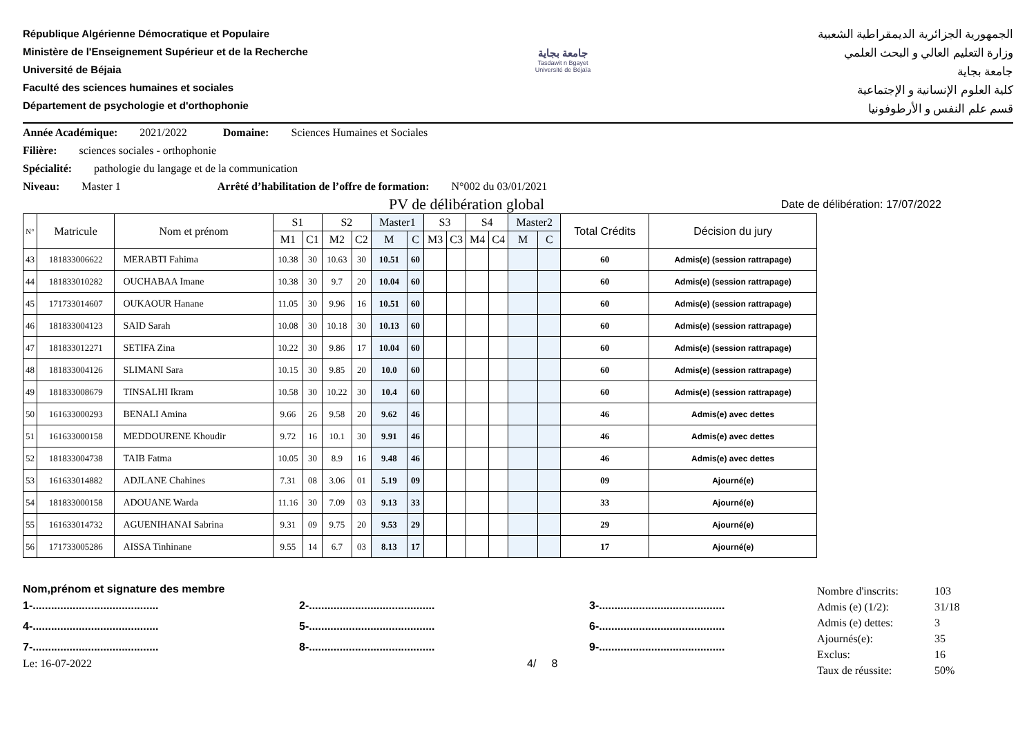République Algérienne Démocratique et Populaire
Ministère de l'Enseignement Supérieur et de la Recherche
Université de Béjaia
Faculté des sciences humaines et sociales
Département de psychologie et d'orthophonie
جامعة بجاية
Tasdawit n Bgayet
Université de Béjaïa
الجمهورية الجزائرية الديمقراطية الشعبية
وزارة التعليم العالي و البحث العلمي
جامعة بجاية
كلية العلوم الإنسانية و الإجتماعية
قسم علم النفس و الأرطوفونيا
Année Académique: 2021/2022 Domaine: Sciences Humaines et Sociales
Filière: sciences sociales - orthophonie
Spécialité: pathologie du langage et de la communication
Niveau: Master 1 Arrêté d’habilitation de l’offre de formation: N°002 du 03/01/2021
PV de délibération global Date de délibération: 17/07/2022
| N° | Matricule | Nom et prénom | S1 | | S2 | | Master1 | | S3 | | S4 | | Master2 | | Total Crédits | Décision du jury |
| --- | --- | --- | --- | --- | --- | --- | --- | --- | --- | --- | --- | --- | --- | --- | --- | --- |
| | | | M1 | C1 | M2 | C2 | M | C | M3 | C3 | M4 | C4 | M | C | | |
| 43 | 181833006622 | MERABTI Fahima | 10.38 | 30 | 10.63 | 30 | 10.51 | 60 | | | | | | | 60 | Admis(e) (session rattrapage) |
| 44 | 181833010282 | OUCHABAA Imane | 10.38 | 30 | 9.7 | 20 | 10.04 | 60 | | | | | | | 60 | Admis(e) (session rattrapage) |
| 45 | 171733014607 | OUKAOUR Hanane | 11.05 | 30 | 9.96 | 16 | 10.51 | 60 | | | | | | | 60 | Admis(e) (session rattrapage) |
| 46 | 181833004123 | SAID Sarah | 10.08 | 30 | 10.18 | 30 | 10.13 | 60 | | | | | | | 60 | Admis(e) (session rattrapage) |
| 47 | 181833012271 | SETIFA Zina | 10.22 | 30 | 9.86 | 17 | 10.04 | 60 | | | | | | | 60 | Admis(e) (session rattrapage) |
| 48 | 181833004126 | SLIMANI Sara | 10.15 | 30 | 9.85 | 20 | 10.0 | 60 | | | | | | | 60 | Admis(e) (session rattrapage) |
| 49 | 181833008679 | TINSALHI Ikram | 10.58 | 30 | 10.22 | 30 | 10.4 | 60 | | | | | | | 60 | Admis(e) (session rattrapage) |
| 50 | 161633000293 | BENALI Amina | 9.66 | 26 | 9.58 | 20 | 9.62 | 46 | | | | | | | 46 | Admis(e) avec dettes |
| 51 | 161633000158 | MEDDOURENE Khoudir | 9.72 | 16 | 10.1 | 30 | 9.91 | 46 | | | | | | | 46 | Admis(e) avec dettes |
| 52 | 181833004738 | TAIB Fatma | 10.05 | 30 | 8.9 | 16 | 9.48 | 46 | | | | | | | 46 | Admis(e) avec dettes |
| 53 | 161633014882 | ADJLANE Chahines | 7.31 | 08 | 3.06 | 01 | 5.19 | 09 | | | | | | | 09 | Ajourné(e) |
| 54 | 181833000158 | ADOUANE Warda | 11.16 | 30 | 7.09 | 03 | 9.13 | 33 | | | | | | | 33 | Ajourné(e) |
| 55 | 161633014732 | AGUENIHANAI Sabrina | 9.31 | 09 | 9.75 | 20 | 9.53 | 29 | | | | | | | 29 | Ajourné(e) |
| 56 | 171733005286 | AISSA Tinhinane | 9.55 | 14 | 6.7 | 03 | 8.13 | 17 | | | | | | | 17 | Ajourné(e) |
Nom,prénom et signature des membre
1-.........................................
2-.........................................
3-.........................................
4-.........................................
5-.........................................
6-.........................................
7-.........................................
8-.........................................
9-.........................................
Le: 16-07-2022 4/ 8
Nombre d'inscrits: 103 Admis (e) (1/2): 31/18 Admis (e) dettes: 3 Ajournés(e): 35 Exclus: 16 Taux de réussite: 50%